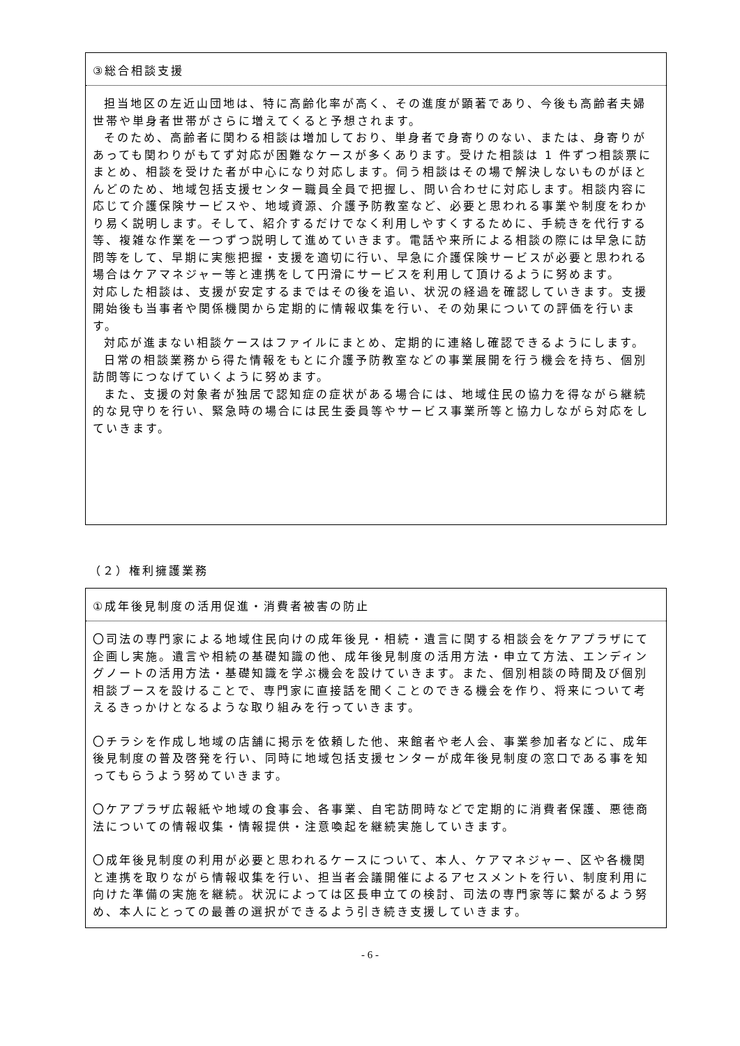③総合相談支援
担当地区の左近山団地は、特に高齢化率が高く、その進度が顕著であり、今後も高齢者夫婦世帯や単身者世帯がさらに増えてくると予想されます。
そのため、高齢者に関わる相談は増加しており、単身者で身寄りのない、または、身寄りがあっても関わりがもてず対応が困難なケースが多くあります。受けた相談は 1 件ずつ相談票にまとめ、相談を受けた者が中心になり対応します。伺う相談はその場で解決しないものがほとんどのため、地域包括支援センター職員全員で把握し、問い合わせに対応します。相談内容に応じて介護保険サービスや、地域資源、介護予防教室など、必要と思われる事業や制度をわかり易く説明します。そして、紹介するだけでなく利用しやすくするために、手続きを代行する等、複雑な作業を一つずつ説明して進めていきます。電話や来所による相談の際には早急に訪問等をして、早期に実態把握・支援を適切に行い、早急に介護保険サービスが必要と思われる場合はケアマネジャー等と連携をして円滑にサービスを利用して頂けるように努めます。
対応した相談は、支援が安定するまではその後を追い、状況の経過を確認していきます。支援開始後も当事者や関係機関から定期的に情報収集を行い、その効果についての評価を行います。
対応が進まない相談ケースはファイルにまとめ、定期的に連絡し確認できるようにします。
日常の相談業務から得た情報をもとに介護予防教室などの事業展開を行う機会を持ち、個別訪問等につなげていくように努めます。
また、支援の対象者が独居で認知症の症状がある場合には、地域住民の協力を得ながら継続的な見守りを行い、緊急時の場合には民生委員等やサービス事業所等と協力しながら対応をしていきます。
（２）権利擁護業務
①成年後見制度の活用促進・消費者被害の防止
〇司法の専門家による地域住民向けの成年後見・相続・遺言に関する相談会をケアプラザにて企画し実施。遺言や相続の基礎知識の他、成年後見制度の活用方法・申立て方法、エンディングノートの活用方法・基礎知識を学ぶ機会を設けていきます。また、個別相談の時間及び個別相談ブースを設けることで、専門家に直接話を聞くことのできる機会を作り、将来について考えるきっかけとなるような取り組みを行っていきます。
〇チラシを作成し地域の店舗に掲示を依頼した他、来館者や老人会、事業参加者などに、成年後見制度の普及啓発を行い、同時に地域包括支援センターが成年後見制度の窓口である事を知ってもらうよう努めていきます。
〇ケアプラザ広報紙や地域の食事会、各事業、自宅訪問時などで定期的に消費者保護、悪徳商法についての情報収集・情報提供・注意喚起を継続実施していきます。
〇成年後見制度の利用が必要と思われるケースについて、本人、ケアマネジャー、区や各機関と連携を取りながら情報収集を行い、担当者会議開催によるアセスメントを行い、制度利用に向けた準備の実施を継続。状況によっては区長申立ての検討、司法の専門家等に繋がるよう努め、本人にとっての最善の選択ができるよう引き続き支援していきます。
- 6 -